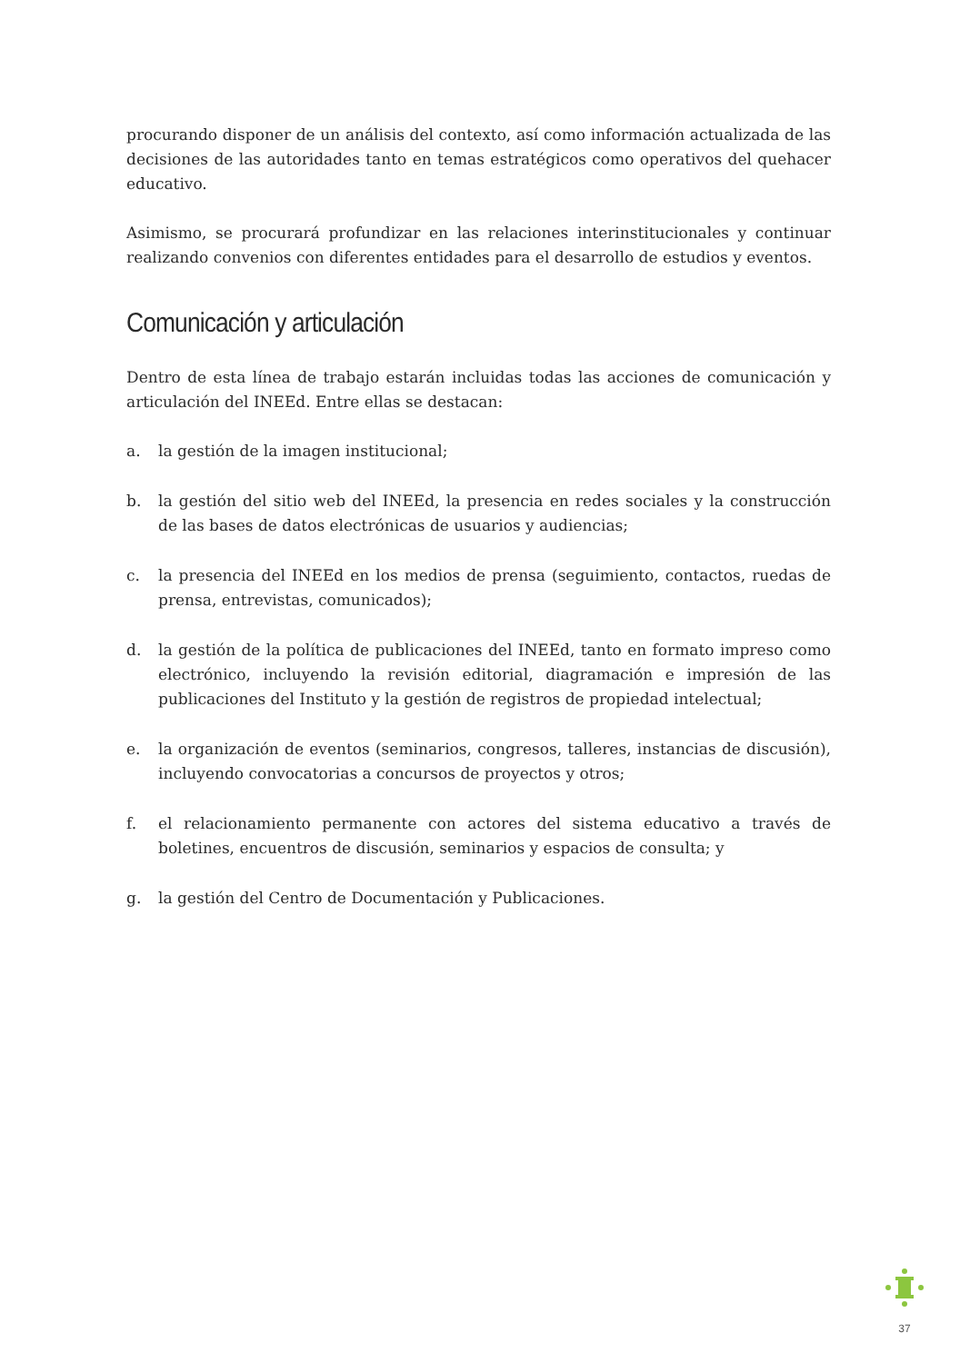procurando disponer de un análisis del contexto, así como información actualizada de las decisiones de las autoridades tanto en temas estratégicos como operativos del quehacer educativo.
Asimismo, se procurará profundizar en las relaciones interinstitucionales y continuar realizando convenios con diferentes entidades para el desarrollo de estudios y eventos.
Comunicación y articulación
Dentro de esta línea de trabajo estarán incluidas todas las acciones de comunicación y articulación del INEEd. Entre ellas se destacan:
a. la gestión de la imagen institucional;
b. la gestión del sitio web del INEEd, la presencia en redes sociales y la construcción de las bases de datos electrónicas de usuarios y audiencias;
c. la presencia del INEEd en los medios de prensa (seguimiento, contactos, ruedas de prensa, entrevistas, comunicados);
d. la gestión de la política de publicaciones del INEEd, tanto en formato impreso como electrónico, incluyendo la revisión editorial, diagramación e impresión de las publicaciones del Instituto y la gestión de registros de propiedad intelectual;
e. la organización de eventos (seminarios, congresos, talleres, instancias de discusión), incluyendo convocatorias a concursos de proyectos y otros;
f. el relacionamiento permanente con actores del sistema educativo a través de boletines, encuentros de discusión, seminarios y espacios de consulta; y
g. la gestión del Centro de Documentación y Publicaciones.
37